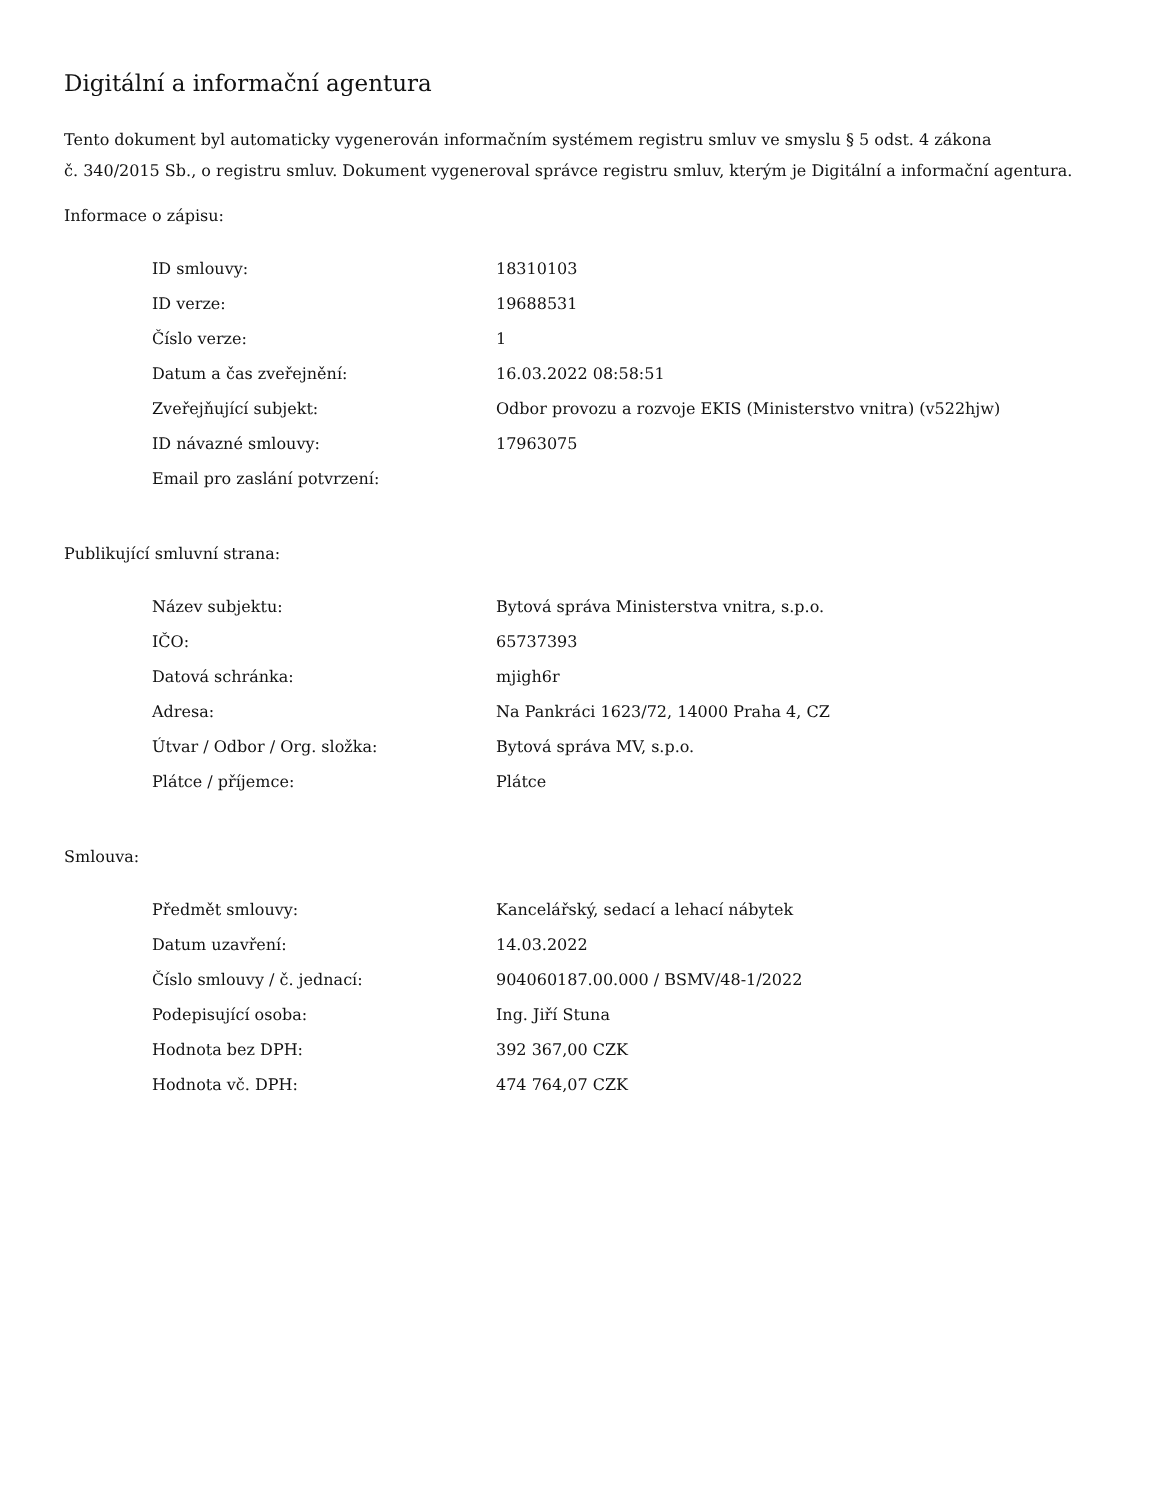Digitální a informační agentura
Tento dokument byl automaticky vygenerován informačním systémem registru smluv ve smyslu § 5 odst. 4 zákona
č. 340/2015 Sb., o registru smluv. Dokument vygeneroval správce registru smluv, kterým je Digitální a informační agentura.
Informace o zápisu:
| ID smlouvy: | 18310103 |
| ID verze: | 19688531 |
| Číslo verze: | 1 |
| Datum a čas zveřejnění: | 16.03.2022 08:58:51 |
| Zveřejňující subjekt: | Odbor provozu a rozvoje EKIS (Ministerstvo vnitra) (v522hjw) |
| ID návazné smlouvy: | 17963075 |
| Email pro zaslání potvrzení: | |
Publikující smluvní strana:
| Název subjektu: | Bytová správa Ministerstva vnitra, s.p.o. |
| IČO: | 65737393 |
| Datová schránka: | mjigh6r |
| Adresa: | Na Pankráci 1623/72, 14000 Praha 4, CZ |
| Útvar / Odbor / Org. složka: | Bytová správa MV, s.p.o. |
| Plátce / příjemce: | Plátce |
Smlouva:
| Předmět smlouvy: | Kancelářský, sedací a lehací nábytek |
| Datum uzavření: | 14.03.2022 |
| Číslo smlouvy / č. jednací: | 904060187.00.000 / BSMV/48-1/2022 |
| Podepisující osoba: | Ing. Jiří Stuna |
| Hodnota bez DPH: | 392 367,00 CZK |
| Hodnota vč. DPH: | 474 764,07 CZK |